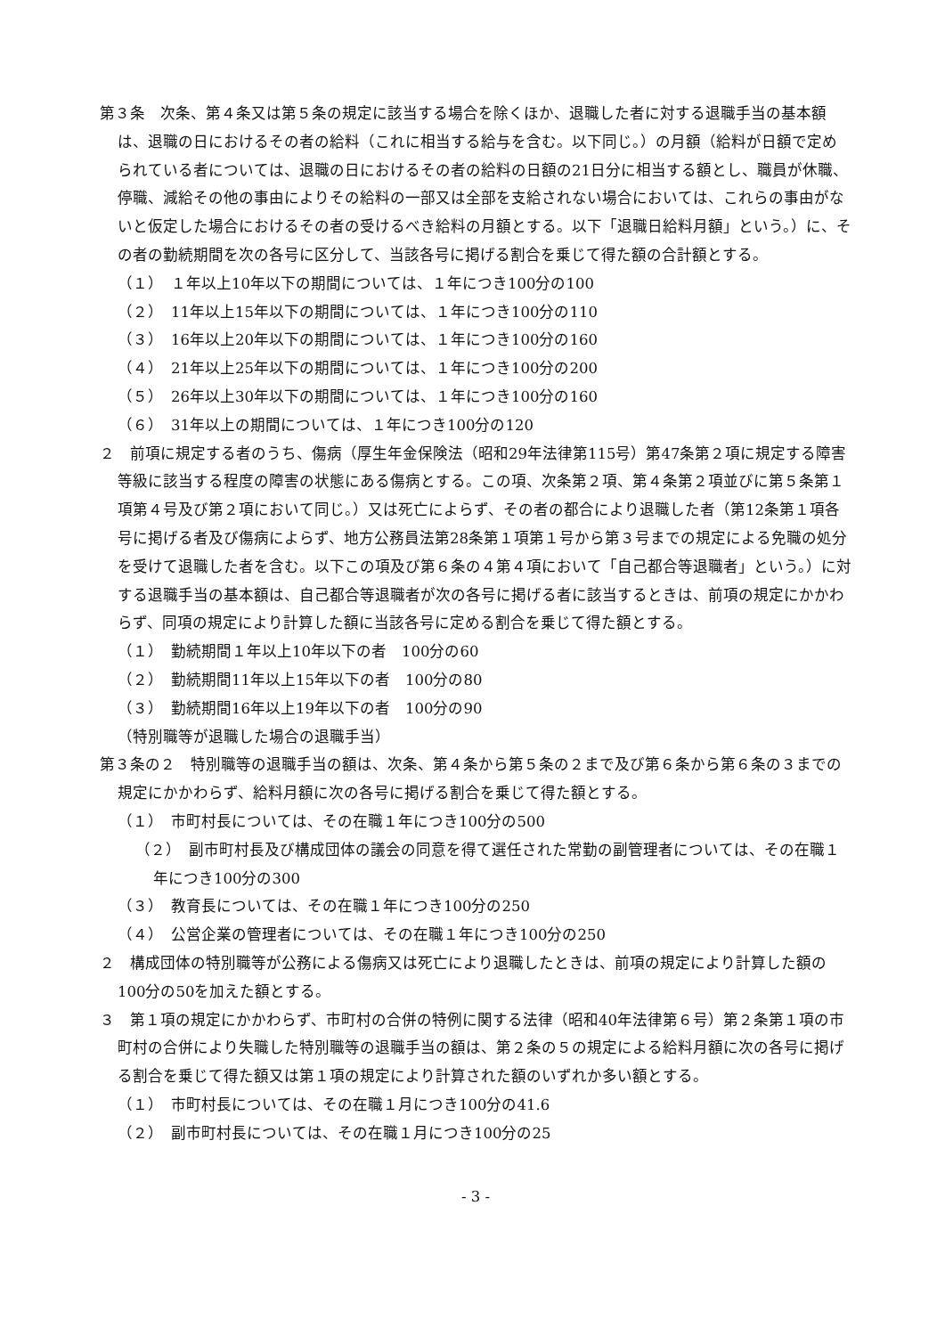第３条　次条、第４条又は第５条の規定に該当する場合を除くほか、退職した者に対する退職手当の基本額は、退職の日におけるその者の給料（これに相当する給与を含む。以下同じ。）の月額（給料が日額で定められている者については、退職の日におけるその者の給料の日額の21日分に相当する額とし、職員が休職、停職、減給その他の事由によりその給料の一部又は全部を支給されない場合においては、これらの事由がないと仮定した場合におけるその者の受けるべき給料の月額とする。以下「退職日給料月額」という。）に、その者の勤続期間を次の各号に区分して、当該各号に掲げる割合を乗じて得た額の合計額とする。
（１）　１年以上10年以下の期間については、１年につき100分の100
（２）　11年以上15年以下の期間については、１年につき100分の110
（３）　16年以上20年以下の期間については、１年につき100分の160
（４）　21年以上25年以下の期間については、１年につき100分の200
（５）　26年以上30年以下の期間については、１年につき100分の160
（６）　31年以上の期間については、１年につき100分の120
２　前項に規定する者のうち、傷病（厚生年金保険法（昭和29年法律第115号）第47条第２項に規定する障害等級に該当する程度の障害の状態にある傷病とする。この項、次条第２項、第４条第２項並びに第５条第１項第４号及び第２項において同じ。）又は死亡によらず、その者の都合により退職した者（第12条第１項各号に掲げる者及び傷病によらず、地方公務員法第28条第１項第１号から第３号までの規定による免職の処分を受けて退職した者を含む。以下この項及び第６条の４第４項において「自己都合等退職者」という。）に対する退職手当の基本額は、自己都合等退職者が次の各号に掲げる者に該当するときは、前項の規定にかかわらず、同項の規定により計算した額に当該各号に定める割合を乗じて得た額とする。
（１）　勤続期間１年以上10年以下の者　100分の60
（２）　勤続期間11年以上15年以下の者　100分の80
（３）　勤続期間16年以上19年以下の者　100分の90
（特別職等が退職した場合の退職手当）
第３条の２　特別職等の退職手当の額は、次条、第４条から第５条の２まで及び第６条から第６条の３までの規定にかかわらず、給料月額に次の各号に掲げる割合を乗じて得た額とする。
（１）　市町村長については、その在職１年につき100分の500
（２）　副市町村長及び構成団体の議会の同意を得て選任された常勤の副管理者については、その在職１年につき100分の300
（３）　教育長については、その在職１年につき100分の250
（４）　公営企業の管理者については、その在職１年につき100分の250
２　構成団体の特別職等が公務による傷病又は死亡により退職したときは、前項の規定により計算した額の100分の50を加えた額とする。
３　第１項の規定にかかわらず、市町村の合併の特例に関する法律（昭和40年法律第６号）第２条第１項の市町村の合併により失職した特別職等の退職手当の額は、第２条の５の規定による給料月額に次の各号に掲げる割合を乗じて得た額又は第１項の規定により計算された額のいずれか多い額とする。
（１）　市町村長については、その在職１月につき100分の41.6
（２）　副市町村長については、その在職１月につき100分の25
- 3 -